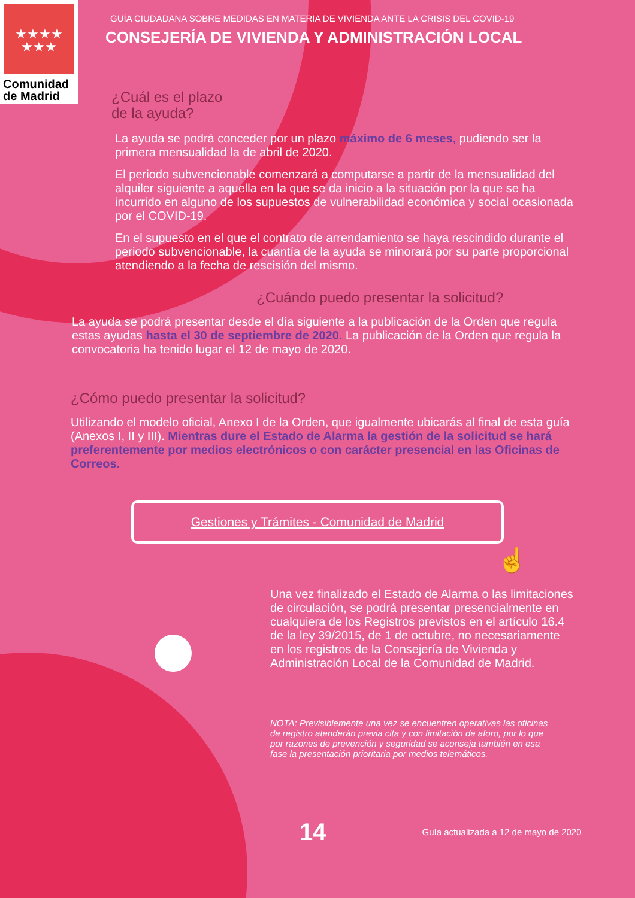★★★★
★★★
Comunidad
de Madrid
GUÍA CIUDADANA SOBRE MEDIDAS EN MATERIA DE VIVIENDA ANTE LA CRISIS DEL COVID-19
CONSEJERÍA DE VIVIENDA Y ADMINISTRACIÓN LOCAL
¿Cuál es el plazo
de la ayuda?
La ayuda se podrá conceder por un plazo máximo de 6 meses, pudiendo ser la primera mensualidad la de abril de 2020.
El periodo subvencionable comenzará a computarse a partir de la mensualidad del alquiler siguiente a aquella en la que se da inicio a la situación por la que se ha incurrido en alguno de los supuestos de vulnerabilidad económica y social ocasionada por el COVID-19.
En el supuesto en el que el contrato de arrendamiento se haya rescindido durante el periodo subvencionable, la cuantía de la ayuda se minorará por su parte proporcional atendiendo a la fecha de rescisión del mismo.
¿Cuándo puedo presentar la solicitud?
La ayuda se podrá presentar desde el día siguiente a la publicación de la Orden que regula estas ayudas hasta el 30 de septiembre de 2020. La publicación de la Orden que regula la convocatoria ha tenido lugar el 12 de mayo de 2020.
¿Cómo puedo presentar la solicitud?
Utilizando el modelo oficial, Anexo I de la Orden, que igualmente ubicarás al final de esta guía (Anexos I, II y III). Mientras dure el Estado de Alarma la gestión de la solicitud se hará preferentemente por medios electrónicos o con carácter presencial en las Oficinas de Correos.
Gestiones y Trámites - Comunidad de Madrid
☝
Una vez finalizado el Estado de Alarma o las limitaciones de circulación, se podrá presentar presencialmente en cualquiera de los Registros previstos en el artículo 16.4 de la ley 39/2015, de 1 de octubre, no necesariamente en los registros de la Consejería de Vivienda y Administración Local de la Comunidad de Madrid.
NOTA: Previsiblemente una vez se encuentren operativas las oficinas de registro atenderán previa cita y con limitación de aforo, por lo que por razones de prevención y seguridad se aconseja también en esa fase la presentación prioritaria por medios telemáticos.
14 Guía actualizada a 12 de mayo de 2020